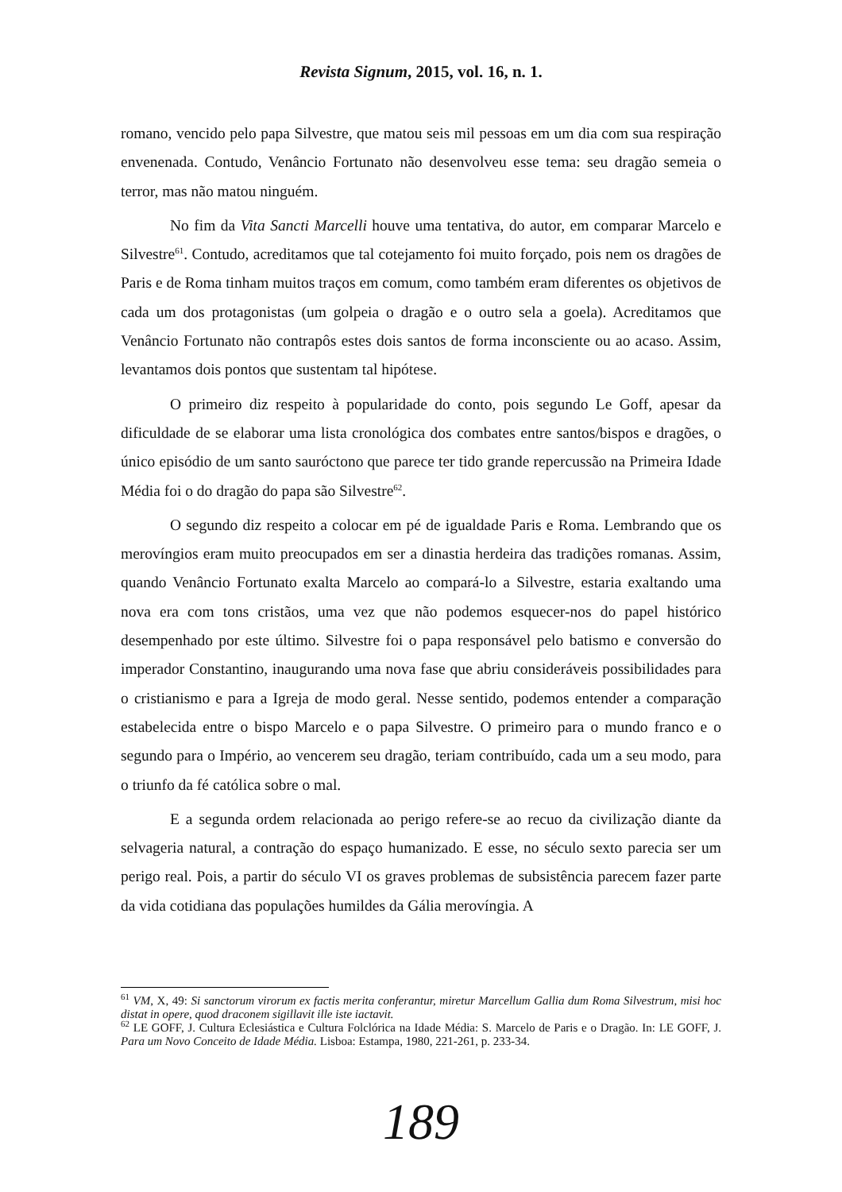Revista Signum, 2015, vol. 16, n. 1.
romano, vencido pelo papa Silvestre, que matou seis mil pessoas em um dia com sua respiração envenenada. Contudo, Venâncio Fortunato não desenvolveu esse tema: seu dragão semeia o terror, mas não matou ninguém.
No fim da Vita Sancti Marcelli houve uma tentativa, do autor, em comparar Marcelo e Silvestre<sup>61</sup>. Contudo, acreditamos que tal cotejamento foi muito forçado, pois nem os dragões de Paris e de Roma tinham muitos traços em comum, como também eram diferentes os objetivos de cada um dos protagonistas (um golpeia o dragão e o outro sela a goela). Acreditamos que Venâncio Fortunato não contrapôs estes dois santos de forma inconsciente ou ao acaso. Assim, levantamos dois pontos que sustentam tal hipótese.
O primeiro diz respeito à popularidade do conto, pois segundo Le Goff, apesar da dificuldade de se elaborar uma lista cronológica dos combates entre santos/bispos e dragões, o único episódio de um santo sauróctono que parece ter tido grande repercussão na Primeira Idade Média foi o do dragão do papa são Silvestre<sup>62</sup>.
O segundo diz respeito a colocar em pé de igualdade Paris e Roma. Lembrando que os merovíngios eram muito preocupados em ser a dinastia herdeira das tradições romanas. Assim, quando Venâncio Fortunato exalta Marcelo ao compará-lo a Silvestre, estaria exaltando uma nova era com tons cristãos, uma vez que não podemos esquecer-nos do papel histórico desempenhado por este último. Silvestre foi o papa responsável pelo batismo e conversão do imperador Constantino, inaugurando uma nova fase que abriu consideráveis possibilidades para o cristianismo e para a Igreja de modo geral. Nesse sentido, podemos entender a comparação estabelecida entre o bispo Marcelo e o papa Silvestre. O primeiro para o mundo franco e o segundo para o Império, ao vencerem seu dragão, teriam contribuído, cada um a seu modo, para o triunfo da fé católica sobre o mal.
E a segunda ordem relacionada ao perigo refere-se ao recuo da civilização diante da selvageria natural, a contração do espaço humanizado. E esse, no século sexto parecia ser um perigo real. Pois, a partir do século VI os graves problemas de subsistência parecem fazer parte da vida cotidiana das populações humildes da Gália merovíngia. A
<sup>61</sup> VM, X, 49: Si sanctorum virorum ex factis merita conferantur, miretur Marcellum Gallia dum Roma Silvestrum, misi hoc distat in opere, quod draconem sigillavit ille iste iactavit.
<sup>62</sup> LE GOFF, J. Cultura Eclesiástica e Cultura Folclórica na Idade Média: S. Marcelo de Paris e o Dragão. In: LE GOFF, J. Para um Novo Conceito de Idade Média. Lisboa: Estampa, 1980, 221-261, p. 233-34.
189